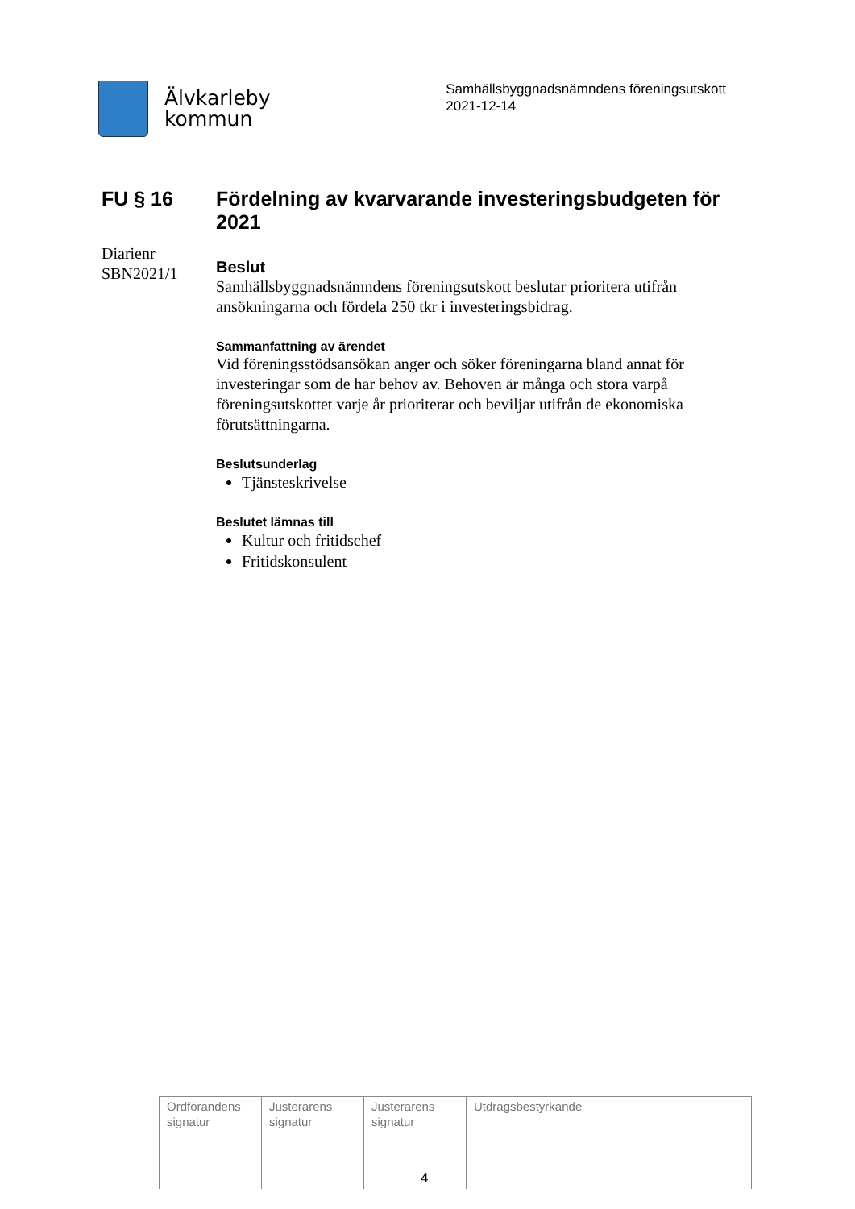Älvkarleby
kommun
Samhällsbyggnadsnämndens föreningsutskott
2021-12-14
FU § 16 Fördelning av kvarvarande investeringsbudgeten för 2021
Diarienr SBN2021/1
Beslut
Samhällsbyggnadsnämndens föreningsutskott beslutar prioritera utifrån ansökningarna och fördela 250 tkr i investeringsbidrag.
Sammanfattning av ärendet
Vid föreningsstödsansökan anger och söker föreningarna bland annat för investeringar som de har behov av. Behoven är många och stora varpå föreningsutskottet varje år prioriterar och beviljar utifrån de ekonomiska förutsättningarna.
Beslutsunderlag
Tjänsteskrivelse
Beslutet lämnas till
Kultur och fritidschef
Fritidskonsulent
| Ordförandens signatur | Justerarens signatur | Justerarens signatur | Utdragsbestyrkande |
4